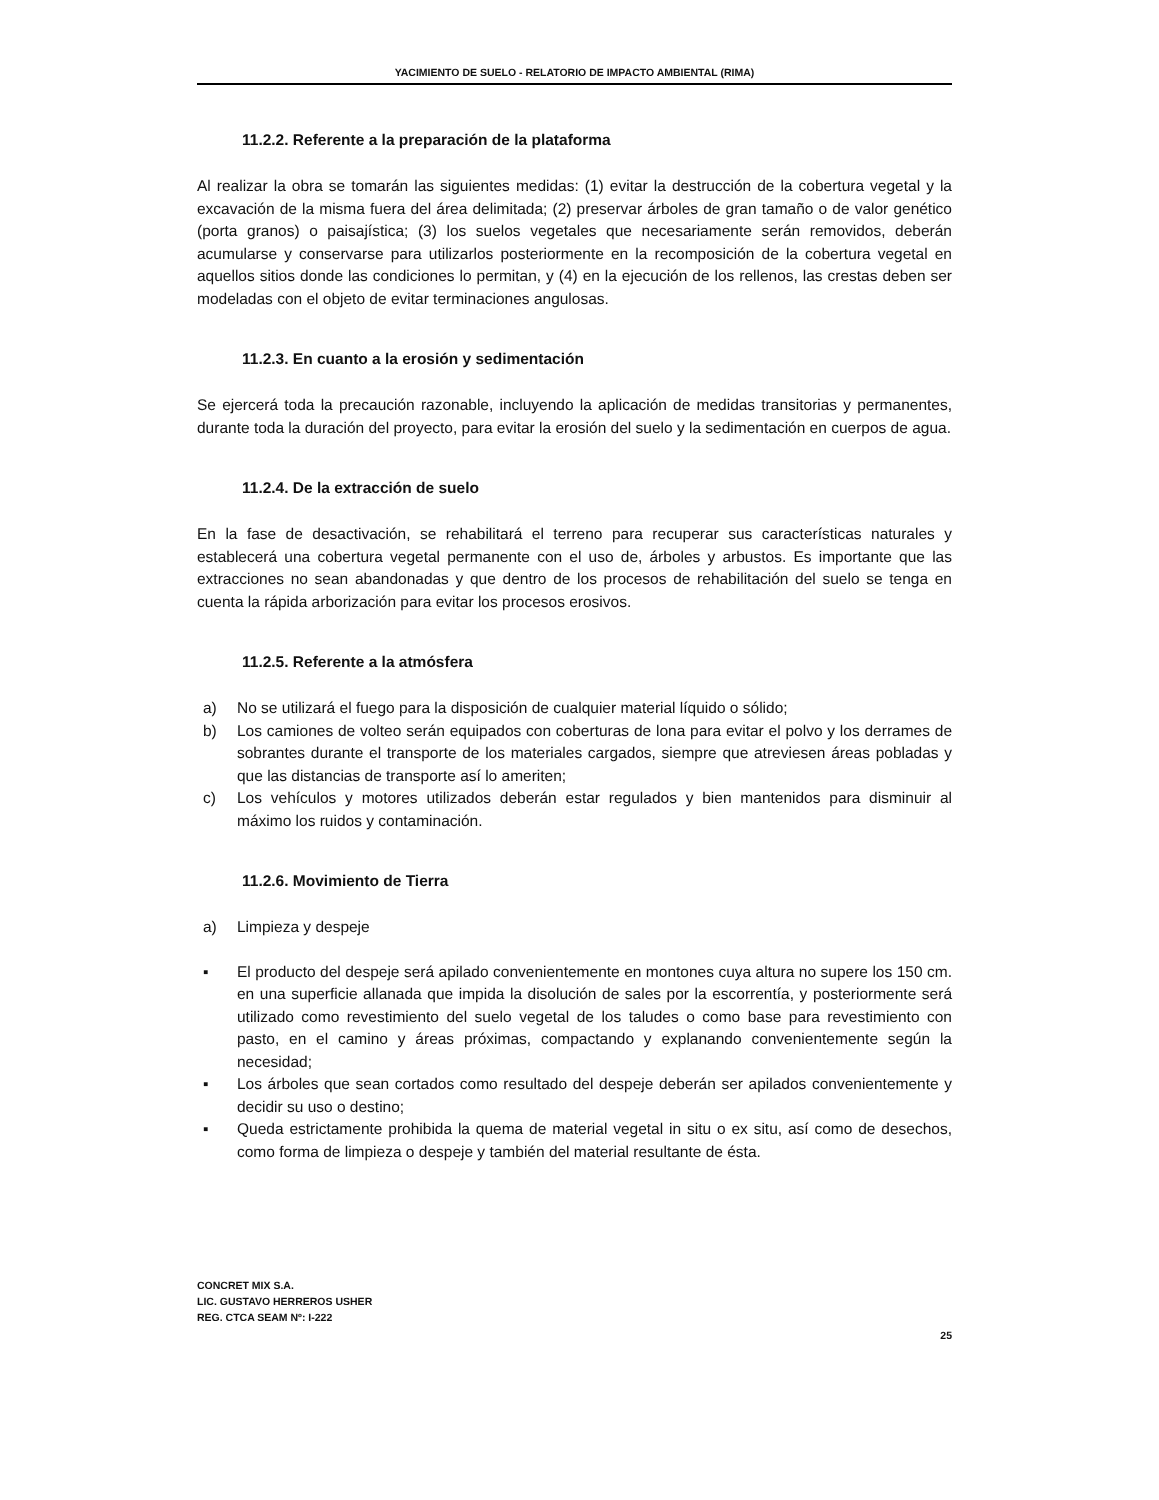YACIMIENTO DE SUELO - RELATORIO DE IMPACTO AMBIENTAL (RIMA)
11.2.2. Referente a la preparación de la plataforma
Al realizar la obra se tomarán las siguientes medidas: (1) evitar la destrucción de la cobertura vegetal y la excavación de la misma fuera del área delimitada; (2) preservar árboles de gran tamaño o de valor genético (porta granos) o paisajística; (3) los suelos vegetales que necesariamente serán removidos, deberán acumularse y conservarse para utilizarlos posteriormente en la recomposición de la cobertura vegetal en aquellos sitios donde las condiciones lo permitan, y (4) en la ejecución de los rellenos, las crestas deben ser modeladas con el objeto de evitar terminaciones angulosas.
11.2.3. En cuanto a la erosión y sedimentación
Se ejercerá toda la precaución razonable, incluyendo la aplicación de medidas transitorias y permanentes, durante toda la duración del proyecto, para evitar la erosión del suelo y la sedimentación en cuerpos de agua.
11.2.4. De la extracción de suelo
En la fase de desactivación, se rehabilitará el terreno para recuperar sus características naturales y establecerá una cobertura vegetal permanente con el uso de, árboles y arbustos. Es importante que las extracciones no sean abandonadas y que dentro de los procesos de rehabilitación del suelo se tenga en cuenta la rápida arborización para evitar los procesos erosivos.
11.2.5. Referente a la atmósfera
a) No se utilizará el fuego para la disposición de cualquier material líquido o sólido;
b) Los camiones de volteo serán equipados con coberturas de lona para evitar el polvo y los derrames de sobrantes durante el transporte de los materiales cargados, siempre que atreviesen áreas pobladas y que las distancias de transporte así lo ameriten;
c) Los vehículos y motores utilizados deberán estar regulados y bien mantenidos para disminuir al máximo los ruidos y contaminación.
11.2.6. Movimiento de Tierra
a) Limpieza y despeje
▪ El producto del despeje será apilado convenientemente en montones cuya altura no supere los 150 cm. en una superficie allanada que impida la disolución de sales por la escorrentía, y posteriormente será utilizado como revestimiento del suelo vegetal de los taludes o como base para revestimiento con pasto, en el camino y áreas próximas, compactando y explanando convenientemente según la necesidad;
▪ Los árboles que sean cortados como resultado del despeje deberán ser apilados convenientemente y decidir su uso o destino;
▪ Queda estrictamente prohibida la quema de material vegetal in situ o ex situ, así como de desechos, como forma de limpieza o despeje y también del material resultante de ésta.
CONCRET MIX S.A.
LIC. GUSTAVO HERREROS USHER
REG. CTCA SEAM Nº: I-222
25